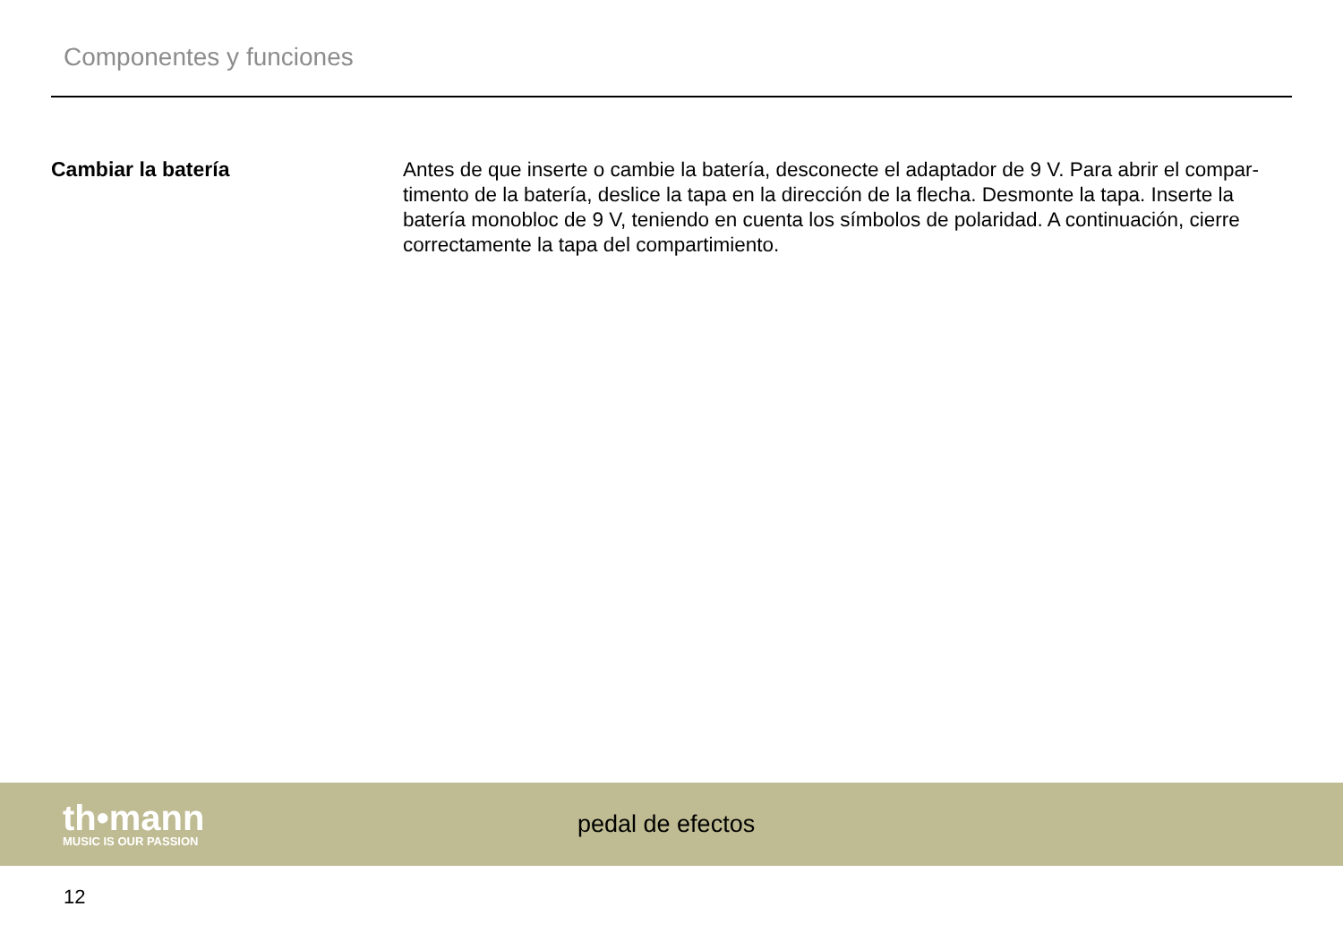Componentes y funciones
Cambiar la batería
Antes de que inserte o cambie la batería, desconecte el adaptador de 9 V. Para abrir el compar­timento de la batería, deslice la tapa en la dirección de la flecha. Desmonte la tapa. Inserte la batería monobloc de 9 V, teniendo en cuenta los símbolos de polaridad. A continuación, cierre correctamente la tapa del compartimiento.
th•mann
MUSIC IS OUR PASSION
pedal de efectos
12